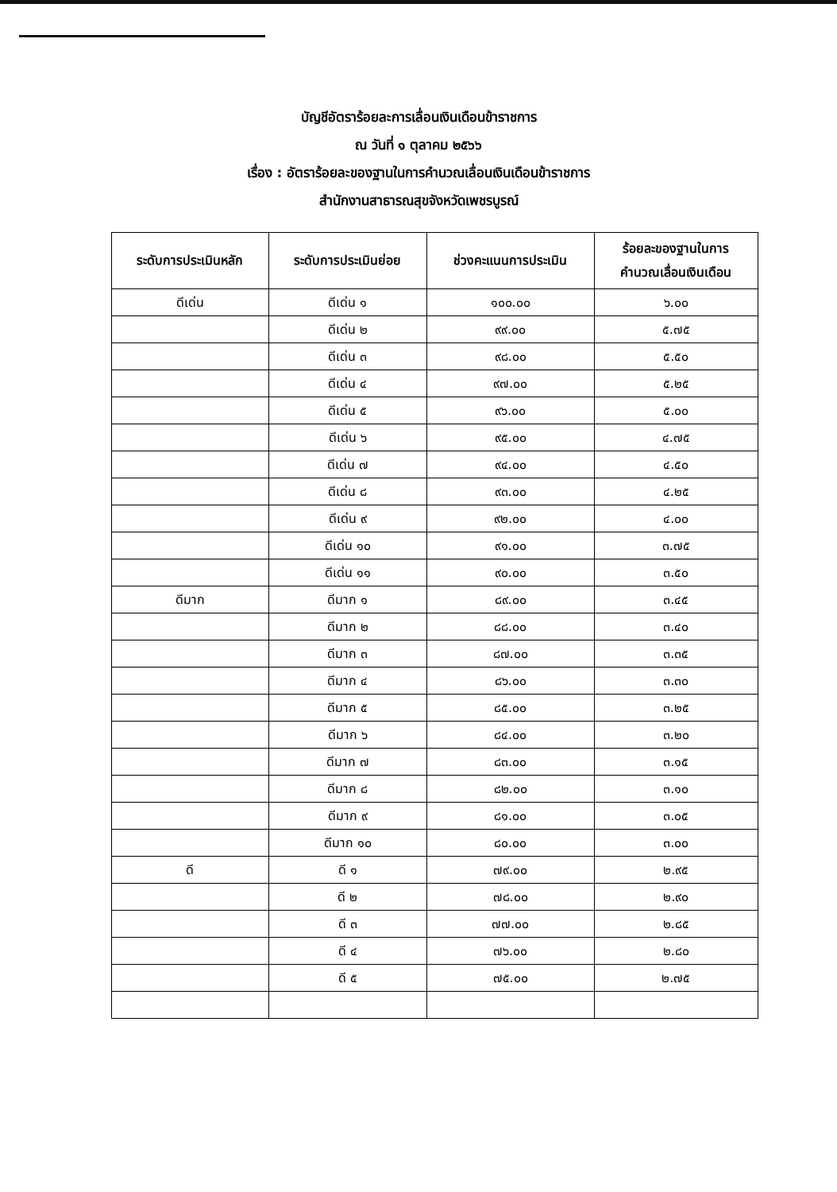บัญชีอัตราร้อยละการเลื่อนเงินเดือนข้าราชการ
ณ วันที่ ๑ ตุลาคม ๒๕๖๖
เรื่อง : อัตราร้อยละของฐานในการคำนวณเลื่อนเงินเดือนข้าราชการ
สำนักงานสาธารณสุขจังหวัดเพชรบูรณ์
| ระดับการประเมินหลัก | ระดับการประเมินย่อย | ช่วงคะแนนการประเมิน | ร้อยละของฐานในการ คำนวณเลื่อนเงินเดือน |
| --- | --- | --- | --- |
| ดีเด่น | ดีเด่น ๑ | ๑๐๐.๐๐ | ๖.๐๐ |
| | ดีเด่น ๒ | ๙๙.๐๐ | ๕.๗๕ |
| | ดีเด่น ๓ | ๙๘.๐๐ | ๕.๕๐ |
| | ดีเด่น ๔ | ๙๗.๐๐ | ๕.๒๕ |
| | ดีเด่น ๕ | ๙๖.๐๐ | ๕.๐๐ |
| | ดีเด่น ๖ | ๙๕.๐๐ | ๔.๗๕ |
| | ดีเด่น ๗ | ๙๔.๐๐ | ๔.๕๐ |
| | ดีเด่น ๘ | ๙๓.๐๐ | ๔.๒๕ |
| | ดีเด่น ๙ | ๙๒.๐๐ | ๔.๐๐ |
| | ดีเด่น ๑๐ | ๙๑.๐๐ | ๓.๗๕ |
| | ดีเด่น ๑๑ | ๙๐.๐๐ | ๓.๕๐ |
| ดีมาก | ดีมาก ๑ | ๘๙.๐๐ | ๓.๔๕ |
| | ดีมาก ๒ | ๘๘.๐๐ | ๓.๔๐ |
| | ดีมาก ๓ | ๘๗.๐๐ | ๓.๓๕ |
| | ดีมาก ๔ | ๘๖.๐๐ | ๓.๓๐ |
| | ดีมาก ๕ | ๘๕.๐๐ | ๓.๒๕ |
| | ดีมาก ๖ | ๘๔.๐๐ | ๓.๒๐ |
| | ดีมาก ๗ | ๘๓.๐๐ | ๓.๑๕ |
| | ดีมาก ๘ | ๘๒.๐๐ | ๓.๑๐ |
| | ดีมาก ๙ | ๘๑.๐๐ | ๓.๐๕ |
| | ดีมาก ๑๐ | ๘๐.๐๐ | ๓.๐๐ |
| ดี | ดี ๑ | ๗๙.๐๐ | ๒.๙๕ |
| | ดี ๒ | ๗๘.๐๐ | ๒.๙๐ |
| | ดี ๓ | ๗๗.๐๐ | ๒.๘๕ |
| | ดี ๔ | ๗๖.๐๐ | ๒.๘๐ |
| | ดี ๕ | ๗๕.๐๐ | ๒.๗๕ |